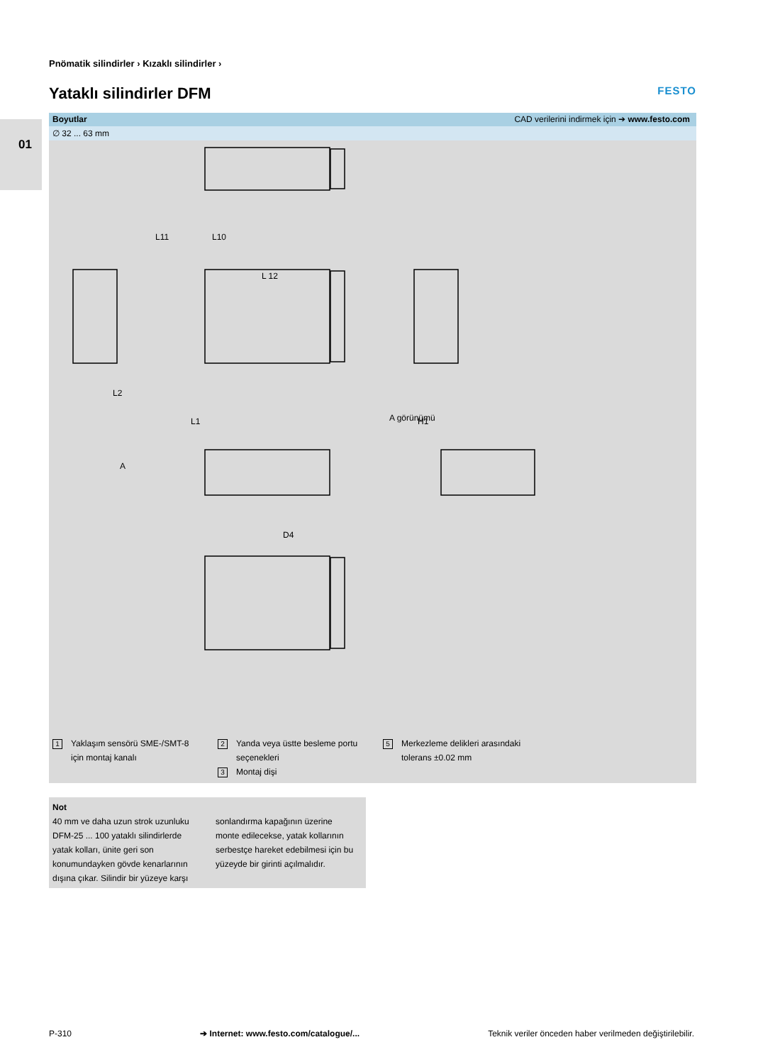01
Pnömatik silindirler › Kızaklı silindirler ›
Yataklı silindirler DFM FESTO
Boyutlar CAD verilerini indirmek için ➔ www.festo.com
∅ 32 ... 63 mm
L11
L10
L 12
L2
L1
H1
A görünümü
A
D4
1 Yaklaşım sensörü SME-/SMT-8
için montaj kanalı
2 Yanda veya üstte besleme portu
seçenekleri
3 Montaj dişi
5 Merkezleme delikleri arasındaki
tolerans ±0.02 mm
Not
40 mm ve daha uzun strok uzunluku DFM-25 ... 100 yataklı silindirlerde yatak kolları, ünite geri son konumundayken gövde kenarlarının dışına çıkar. Silindir bir yüzeye karşı
sonlandırma kapağının üzerine monte edilecekse, yatak kollarının serbestçe hareket edebilmesi için bu yüzeyde bir girinti açılmalıdır.
P-310 ➔ Internet: www.festo.com/catalogue/... Teknik veriler önceden haber verilmeden değiştirilebilir.